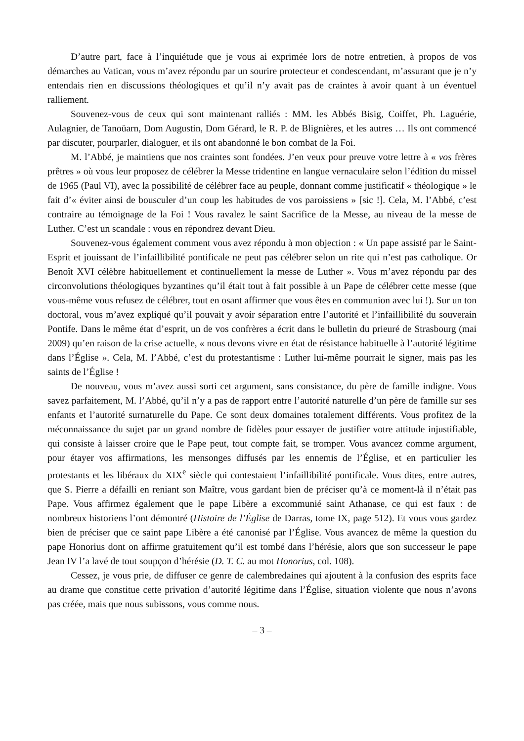D’autre part, face à l’inquiétude que je vous ai exprimée lors de notre entretien, à propos de vos démarches au Vatican, vous m’avez répondu par un sourire protecteur et condescendant, m’assurant que je n’y entendais rien en discussions théologiques et qu’il n’y avait pas de craintes à avoir quant à un éventuel ralliement.
Souvenez-vous de ceux qui sont maintenant ralliés : MM. les Abbés Bisig, Coiffet, Ph. Laguérie, Aulagnier, de Tanoüarn, Dom Augustin, Dom Gérard, le R. P. de Blignières, et les autres … Ils ont commencé par discuter, pourparler, dialoguer, et ils ont abandonné le bon combat de la Foi.
M. l’Abbé, je maintiens que nos craintes sont fondées. J’en veux pour preuve votre lettre à « vos frères prêtres » où vous leur proposez de célébrer la Messe tridentine en langue vernaculaire selon l’édition du missel de 1965 (Paul VI), avec la possibilité de célébrer face au peuple, donnant comme justificatif « théologique » le fait d’« éviter ainsi de bousculer d’un coup les habitudes de vos paroissiens » [sic !]. Cela, M. l’Abbé, c’est contraire au témoignage de la Foi ! Vous ravalez le saint Sacrifice de la Messe, au niveau de la messe de Luther. C’est un scandale : vous en répondrez devant Dieu.
Souvenez-vous également comment vous avez répondu à mon objection : « Un pape assisté par le Saint-Esprit et jouissant de l’infaillibilité pontificale ne peut pas célébrer selon un rite qui n’est pas catholique. Or Benoît XVI célèbre habituellement et continuellement la messe de Luther ». Vous m’avez répondu par des circonvolutions théologiques byzantines qu’il était tout à fait possible à un Pape de célébrer cette messe (que vous-même vous refusez de célébrer, tout en osant affirmer que vous êtes en communion avec lui !). Sur un ton doctoral, vous m’avez expliqué qu’il pouvait y avoir séparation entre l’autorité et l’infaillibilité du souverain Pontife. Dans le même état d’esprit, un de vos confrères a écrit dans le bulletin du prieuré de Strasbourg (mai 2009) qu’en raison de la crise actuelle, « nous devons vivre en état de résistance habituelle à l’autorité légitime dans l’Église ». Cela, M. l’Abbé, c’est du protestantisme : Luther lui-même pourrait le signer, mais pas les saints de l’Église !
De nouveau, vous m’avez aussi sorti cet argument, sans consistance, du père de famille indigne. Vous savez parfaitement, M. l’Abbé, qu’il n’y a pas de rapport entre l’autorité naturelle d’un père de famille sur ses enfants et l’autorité surnaturelle du Pape. Ce sont deux domaines totalement différents. Vous profitez de la méconnaissance du sujet par un grand nombre de fidèles pour essayer de justifier votre attitude injustifiable, qui consiste à laisser croire que le Pape peut, tout compte fait, se tromper. Vous avancez comme argument, pour étayer vos affirmations, les mensonges diffusés par les ennemis de l’Église, et en particulier les protestants et les libéraux du XIX<sup>e</sup> siècle qui contestaient l’infaillibilité pontificale. Vous dites, entre autres, que S. Pierre a défailli en reniant son Maître, vous gardant bien de préciser qu’à ce moment-là il n’était pas Pape. Vous affirmez également que le pape Libère a excommunié saint Athanase, ce qui est faux : de nombreux historiens l’ont démontré (Histoire de l’Église de Darras, tome IX, page 512). Et vous vous gardez bien de préciser que ce saint pape Libère a été canonisé par l’Église. Vous avancez de même la question du pape Honorius dont on affirme gratuitement qu’il est tombé dans l’hérésie, alors que son successeur le pape Jean IV l’a lavé de tout soupçon d’hérésie (D. T. C. au mot Honorius, col. 108).
Cessez, je vous prie, de diffuser ce genre de calembredaines qui ajoutent à la confusion des esprits face au drame que constitue cette privation d’autorité légitime dans l’Église, situation violente que nous n’avons pas créée, mais que nous subissons, vous comme nous.
– 3 –